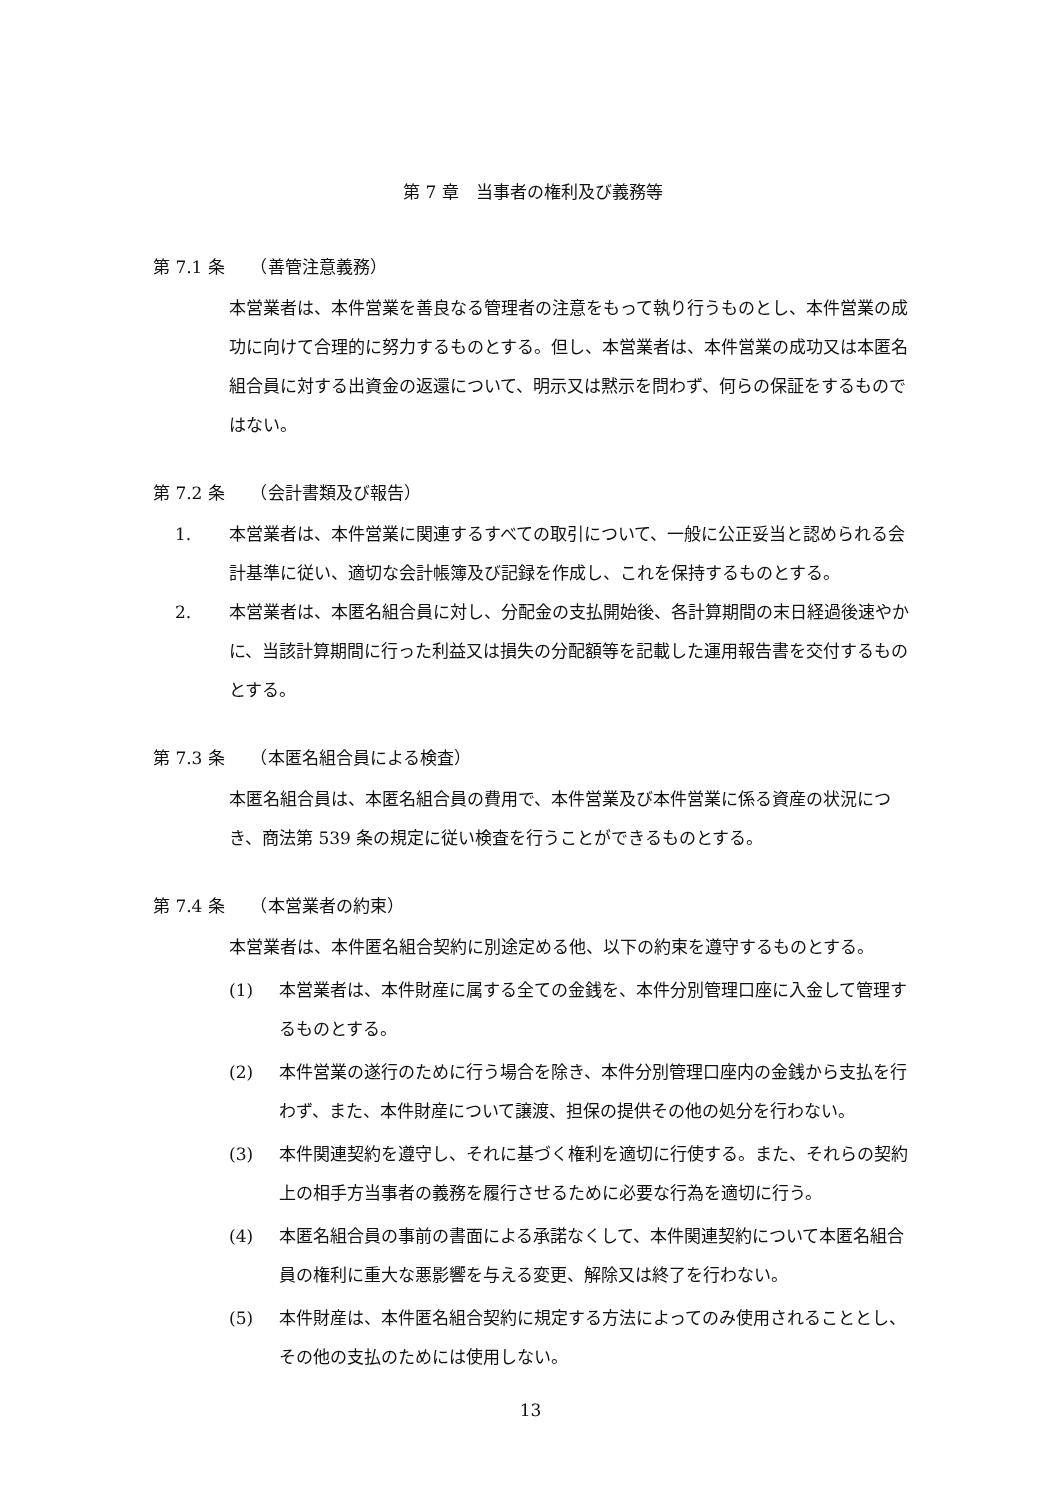第 7 章　当事者の権利及び義務等
第 7.1 条　　（善管注意義務）
本営業者は、本件営業を善良なる管理者の注意をもって執り行うものとし、本件営業の成功に向けて合理的に努力するものとする。但し、本営業者は、本件営業の成功又は本匿名組合員に対する出資金の返還について、明示又は黙示を問わず、何らの保証をするものではない。
第 7.2 条　　（会計書類及び報告）
1. 本営業者は、本件営業に関連するすべての取引について、一般に公正妥当と認められる会計基準に従い、適切な会計帳簿及び記録を作成し、これを保持するものとする。
2. 本営業者は、本匿名組合員に対し、分配金の支払開始後、各計算期間の末日経過後速やかに、当該計算期間に行った利益又は損失の分配額等を記載した運用報告書を交付するものとする。
第 7.3 条　　（本匿名組合員による検査）
本匿名組合員は、本匿名組合員の費用で、本件営業及び本件営業に係る資産の状況につき、商法第 539 条の規定に従い検査を行うことができるものとする。
第 7.4 条　　（本営業者の約束）
本営業者は、本件匿名組合契約に別途定める他、以下の約束を遵守するものとする。
(1) 本営業者は、本件財産に属する全ての金銭を、本件分別管理口座に入金して管理するものとする。
(2) 本件営業の遂行のために行う場合を除き、本件分別管理口座内の金銭から支払を行わず、また、本件財産について譲渡、担保の提供その他の処分を行わない。
(3) 本件関連契約を遵守し、それに基づく権利を適切に行使する。また、それらの契約上の相手方当事者の義務を履行させるために必要な行為を適切に行う。
(4) 本匿名組合員の事前の書面による承諾なくして、本件関連契約について本匿名組合員の権利に重大な悪影響を与える変更、解除又は終了を行わない。
(5) 本件財産は、本件匿名組合契約に規定する方法によってのみ使用されることとし、その他の支払のためには使用しない。
13